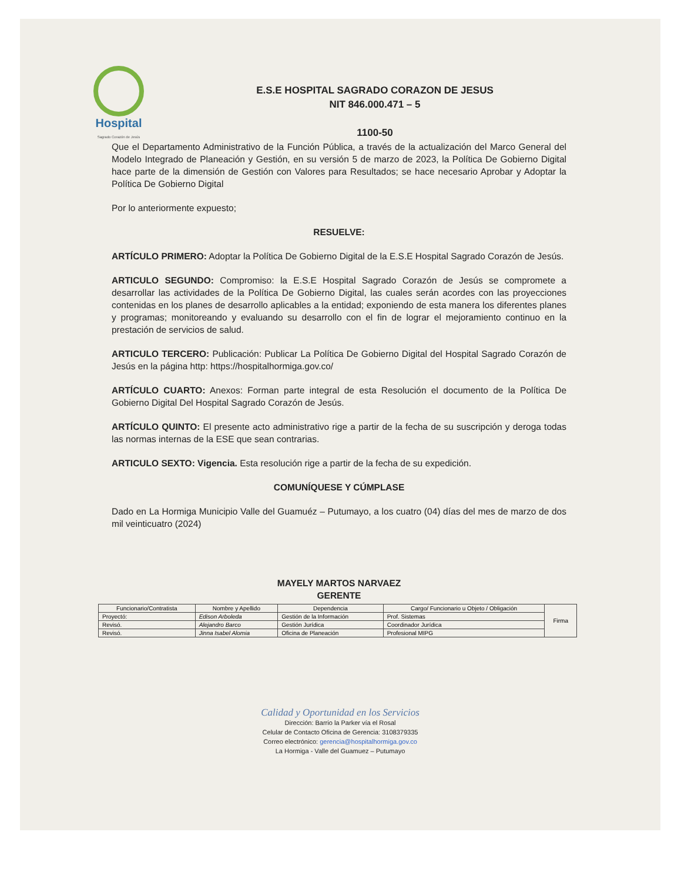Hospital
Sagrado Corazón de Jesús
E.S.E HOSPITAL SAGRADO CORAZON DE JESUS
NIT 846.000.471 – 5
1100-50
Que el Departamento Administrativo de la Función Pública, a través de la actualización del Marco General del Modelo Integrado de Planeación y Gestión, en su versión 5 de marzo de 2023, la Política De Gobierno Digital hace parte de la dimensión de Gestión con Valores para Resultados; se hace necesario Aprobar y Adoptar la Política De Gobierno Digital
Por lo anteriormente expuesto;
RESUELVE:
ARTÍCULO PRIMERO: Adoptar la Política De Gobierno Digital de la E.S.E Hospital Sagrado Corazón de Jesús.
ARTICULO SEGUNDO: Compromiso: la E.S.E Hospital Sagrado Corazón de Jesús se compromete a desarrollar las actividades de la Política De Gobierno Digital, las cuales serán acordes con las proyecciones contenidas en los planes de desarrollo aplicables a la entidad; exponiendo de esta manera los diferentes planes y programas; monitoreando y evaluando su desarrollo con el fin de lograr el mejoramiento continuo en la prestación de servicios de salud.
ARTICULO TERCERO: Publicación: Publicar La Política De Gobierno Digital del Hospital Sagrado Corazón de Jesús en la página http: https://hospitalhormiga.gov.co/
ARTÍCULO CUARTO: Anexos: Forman parte integral de esta Resolución el documento de la Política De Gobierno Digital Del Hospital Sagrado Corazón de Jesús.
ARTÍCULO QUINTO: El presente acto administrativo rige a partir de la fecha de su suscripción y deroga todas las normas internas de la ESE que sean contrarias.
ARTICULO SEXTO: Vigencia. Esta resolución rige a partir de la fecha de su expedición.
COMUNÍQUESE Y CÚMPLASE
Dado en La Hormiga Municipio Valle del Guamuéz – Putumayo, a los cuatro (04) días del mes de marzo de dos mil veinticuatro (2024)
MAYELY MARTOS NARVAEZ
GERENTE
| Funcionario/Contratista | Nombre y Apellido | Dependencia | Cargo/ Funcionario u Objeto / Obligación | Firma |
| --- | --- | --- | --- | --- |
| Proyectó: | Edison Arboleda | Gestión de la Información | Prof. Sistemas | |
| Revisó. | Alejandro Barco | Gestión Jurídica | Coordinador Jurídica | |
| Revisó. | Jinna Isabel Alomia | Oficina de Planeación | Profesional MIPG | |
Calidad y Oportunidad en los Servicios
Dirección: Barrio la Parker vía el Rosal
Celular de Contacto Oficina de Gerencia: 3108379335
Correo electrónico: gerencia@hospitalhormiga.gov.co
La Hormiga - Valle del Guamuez – Putumayo